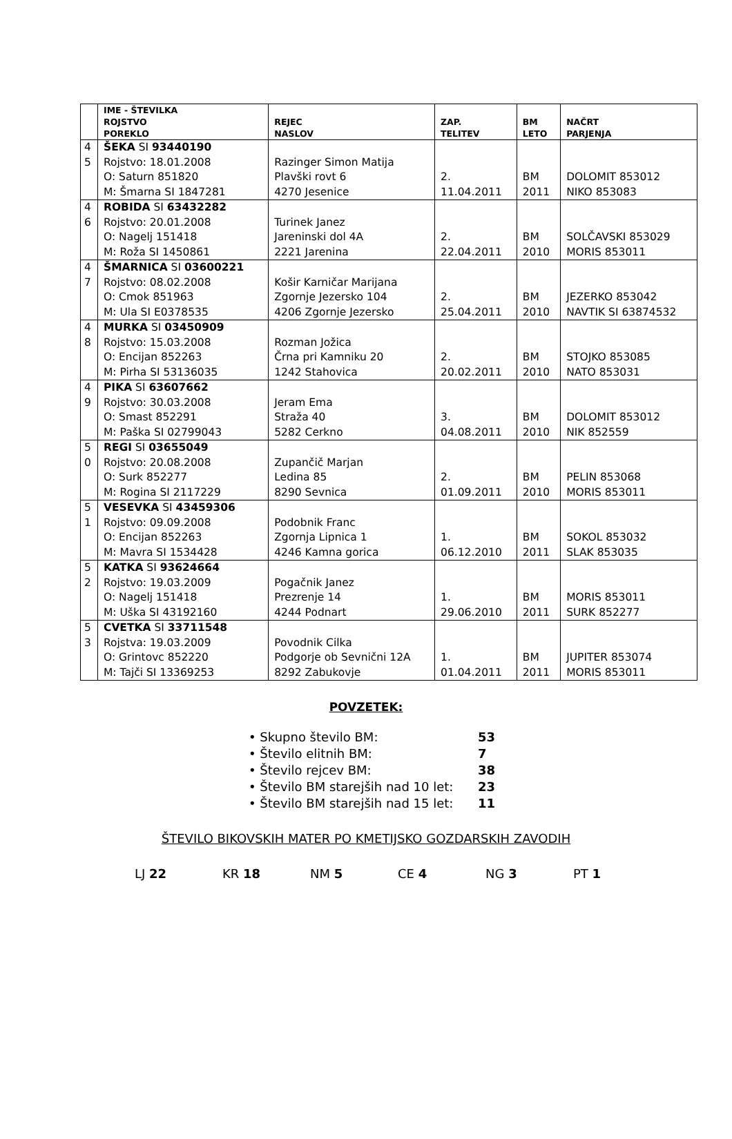| | IME - ŠTEVILKA ROJSTVO POREKLO | REJEC NASLOV | ZAP. TELITEV | BM LETO | NAČRT PARJENJA |
| --- | --- | --- | --- | --- | --- |
| 4 5 | ŠEKA SI 93440190 Rojstvo: 18.01.2008 O: Saturn 851820 M: Šmarna SI 1847281 | Razinger Simon Matija Plavški rovt 6 4270 Jesenice | 2. 11.04.2011 | BM 2011 | DOLOMIT 853012 NIKO 853083 |
| 4 6 | ROBIDA SI 63432282 Rojstvo: 20.01.2008 O: Nagelj 151418 M: Roža SI 1450861 | Turinek Janez Jareninski dol 4A 2221 Jarenina | 2. 22.04.2011 | BM 2010 | SOLČAVSKI 853029 MORIS 853011 |
| 4 7 | ŠMARNICA SI 03600221 Rojstvo: 08.02.2008 O: Cmok 851963 M: Ula SI E0378535 | Košir Karničar Marijana Zgornje Jezersko 104 4206 Zgornje Jezersko | 2. 25.04.2011 | BM 2010 | JEZERKO 853042 NAVTIK SI 63874532 |
| 4 8 | MURKA SI 03450909 Rojstvo: 15.03.2008 O: Encijan 852263 M: Pirha SI 53136035 | Rozman Jožica Črna pri Kamniku 20 1242 Stahovica | 2. 20.02.2011 | BM 2010 | STOJKO 853085 NATO 853031 |
| 4 9 | PIKA SI 63607662 Rojstvo: 30.03.2008 O: Smast 852291 M: Paška SI 02799043 | Jeram Ema Straža 40 5282 Cerkno | 3. 04.08.2011 | BM 2010 | DOLOMIT 853012 NIK 852559 |
| 5 0 | REGI SI 03655049 Rojstvo: 20.08.2008 O: Surk 852277 M: Rogina SI 2117229 | Zupančič Marjan Ledina 85 8290 Sevnica | 2. 01.09.2011 | BM 2010 | PELIN 853068 MORIS 853011 |
| 5 1 | VESEVKA SI 43459306 Rojstvo: 09.09.2008 O: Encijan 852263 M: Mavra SI 1534428 | Podobnik Franc Zgornja Lipnica 1 4246 Kamna gorica | 1. 06.12.2010 | BM 2011 | SOKOL 853032 SLAK 853035 |
| 5 2 | KATKA SI 93624664 Rojstvo: 19.03.2009 O: Nagelj 151418 M: Uška SI 43192160 | Pogačnik Janez Prezrenje 14 4244 Podnart | 1. 29.06.2010 | BM 2011 | MORIS 853011 SURK 852277 |
| 5 3 | CVETKA SI 33711548 Rojstva: 19.03.2009 O: Grintovc 852220 M: Tajči SI 13369253 | Povodnik Cilka Podgorje ob Sevnični 12A 8292 Zabukovje | 1. 01.04.2011 | BM 2011 | JUPITER 853074 MORIS 853011 |
POVZETEK:
• Skupno število BM: 53
• Število elitnih BM: 7
• Število rejcev BM: 38
• Število BM starejših nad 10 let: 23
• Število BM starejših nad 15 let: 11
ŠTEVILO BIKOVSKIH MATER PO KMETIJSKO GOZDARSKIH ZAVODIH
LJ 22 KR 18 NM 5 CE 4 NG 3 PT 1